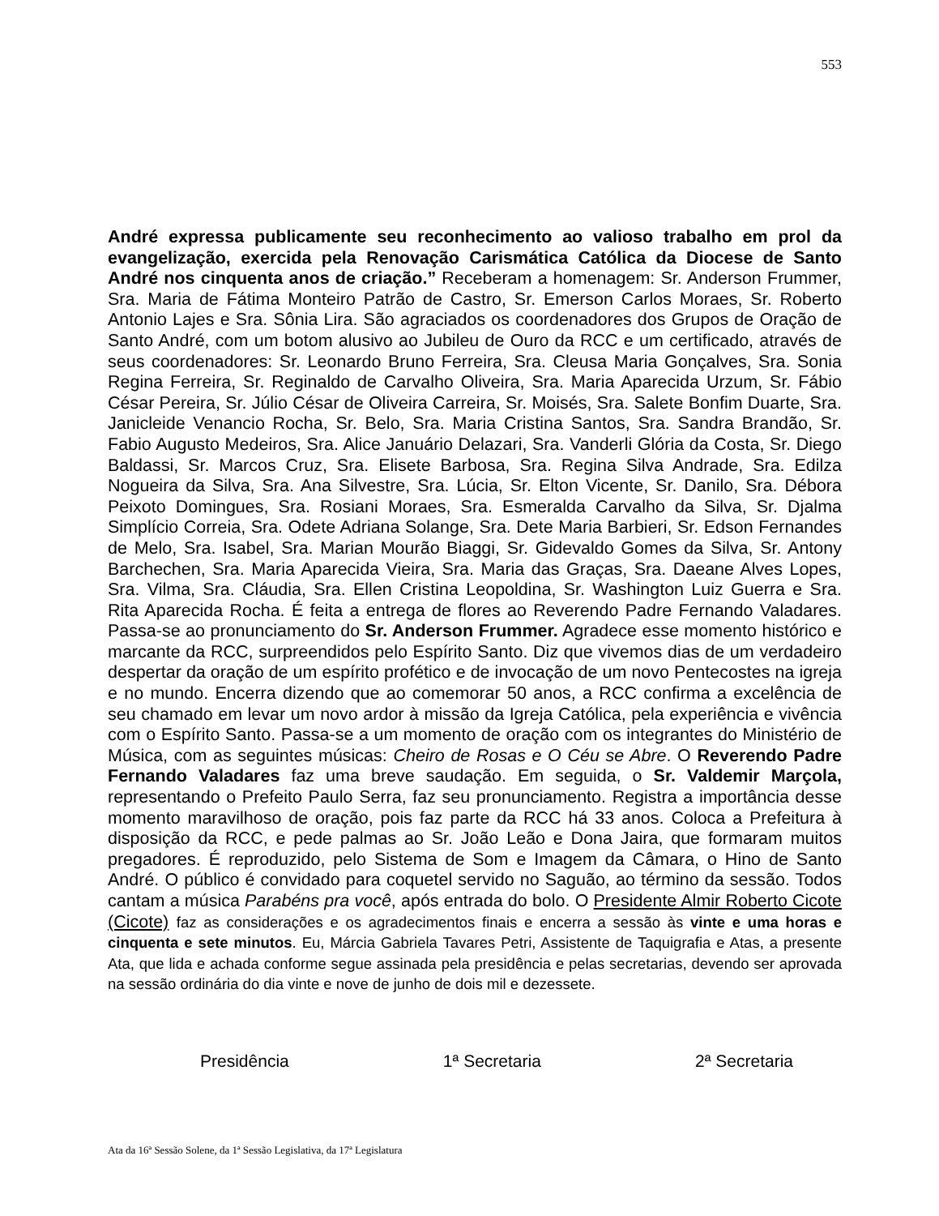553
André expressa publicamente seu reconhecimento ao valioso trabalho em prol da evangelização, exercida pela Renovação Carismática Católica da Diocese de Santo André nos cinquenta anos de criação.” Receberam a homenagem: Sr. Anderson Frummer, Sra. Maria de Fátima Monteiro Patrão de Castro, Sr. Emerson Carlos Moraes, Sr. Roberto Antonio Lajes e Sra. Sônia Lira. São agraciados os coordenadores dos Grupos de Oração de Santo André, com um botom alusivo ao Jubileu de Ouro da RCC e um certificado, através de seus coordenadores: Sr. Leonardo Bruno Ferreira, Sra. Cleusa Maria Gonçalves, Sra. Sonia Regina Ferreira, Sr. Reginaldo de Carvalho Oliveira, Sra. Maria Aparecida Urzum, Sr. Fábio César Pereira, Sr. Júlio César de Oliveira Carreira, Sr. Moisés, Sra. Salete Bonfim Duarte, Sra. Janicleide Venancio Rocha, Sr. Belo, Sra. Maria Cristina Santos, Sra. Sandra Brandão, Sr. Fabio Augusto Medeiros, Sra. Alice Januário Delazari, Sra. Vanderli Glória da Costa, Sr. Diego Baldassi, Sr. Marcos Cruz, Sra. Elisete Barbosa, Sra. Regina Silva Andrade, Sra. Edilza Nogueira da Silva, Sra. Ana Silvestre, Sra. Lúcia, Sr. Elton Vicente, Sr. Danilo, Sra. Débora Peixoto Domingues, Sra. Rosiani Moraes, Sra. Esmeralda Carvalho da Silva, Sr. Djalma Simplício Correia, Sra. Odete Adriana Solange, Sra. Dete Maria Barbieri, Sr. Edson Fernandes de Melo, Sra. Isabel, Sra. Marian Mourão Biaggi, Sr. Gidevaldo Gomes da Silva, Sr. Antony Barchechen, Sra. Maria Aparecida Vieira, Sra. Maria das Graças, Sra. Daeane Alves Lopes, Sra. Vilma, Sra. Cláudia, Sra. Ellen Cristina Leopoldina, Sr. Washington Luiz Guerra e Sra. Rita Aparecida Rocha. É feita a entrega de flores ao Reverendo Padre Fernando Valadares. Passa-se ao pronunciamento do Sr. Anderson Frummer. Agradece esse momento histórico e marcante da RCC, surpreendidos pelo Espírito Santo. Diz que vivemos dias de um verdadeiro despertar da oração de um espírito profético e de invocação de um novo Pentecostes na igreja e no mundo. Encerra dizendo que ao comemorar 50 anos, a RCC confirma a excelência de seu chamado em levar um novo ardor à missão da Igreja Católica, pela experiência e vivência com o Espírito Santo. Passa-se a um momento de oração com os integrantes do Ministério de Música, com as seguintes músicas: Cheiro de Rosas e O Céu se Abre. O Reverendo Padre Fernando Valadares faz uma breve saudação. Em seguida, o Sr. Valdemir Marçola, representando o Prefeito Paulo Serra, faz seu pronunciamento. Registra a importância desse momento maravilhoso de oração, pois faz parte da RCC há 33 anos. Coloca a Prefeitura à disposição da RCC, e pede palmas ao Sr. João Leão e Dona Jaira, que formaram muitos pregadores. É reproduzido, pelo Sistema de Som e Imagem da Câmara, o Hino de Santo André. O público é convidado para coquetel servido no Saguão, ao término da sessão. Todos cantam a música Parabéns pra você, após entrada do bolo. O Presidente Almir Roberto Cicote (Cicote) faz as considerações e os agradecimentos finais e encerra a sessão às vinte e uma horas e cinquenta e sete minutos. Eu, Márcia Gabriela Tavares Petri, Assistente de Taquigrafia e Atas, a presente Ata, que lida e achada conforme segue assinada pela presidência e pelas secretarias, devendo ser aprovada na sessão ordinária do dia vinte e nove de junho de dois mil e dezessete.
Presidência 1ª Secretaria 2ª Secretaria
Ata da 16ª Sessão Solene, da 1ª Sessão Legislativa, da 17ª Legislatura